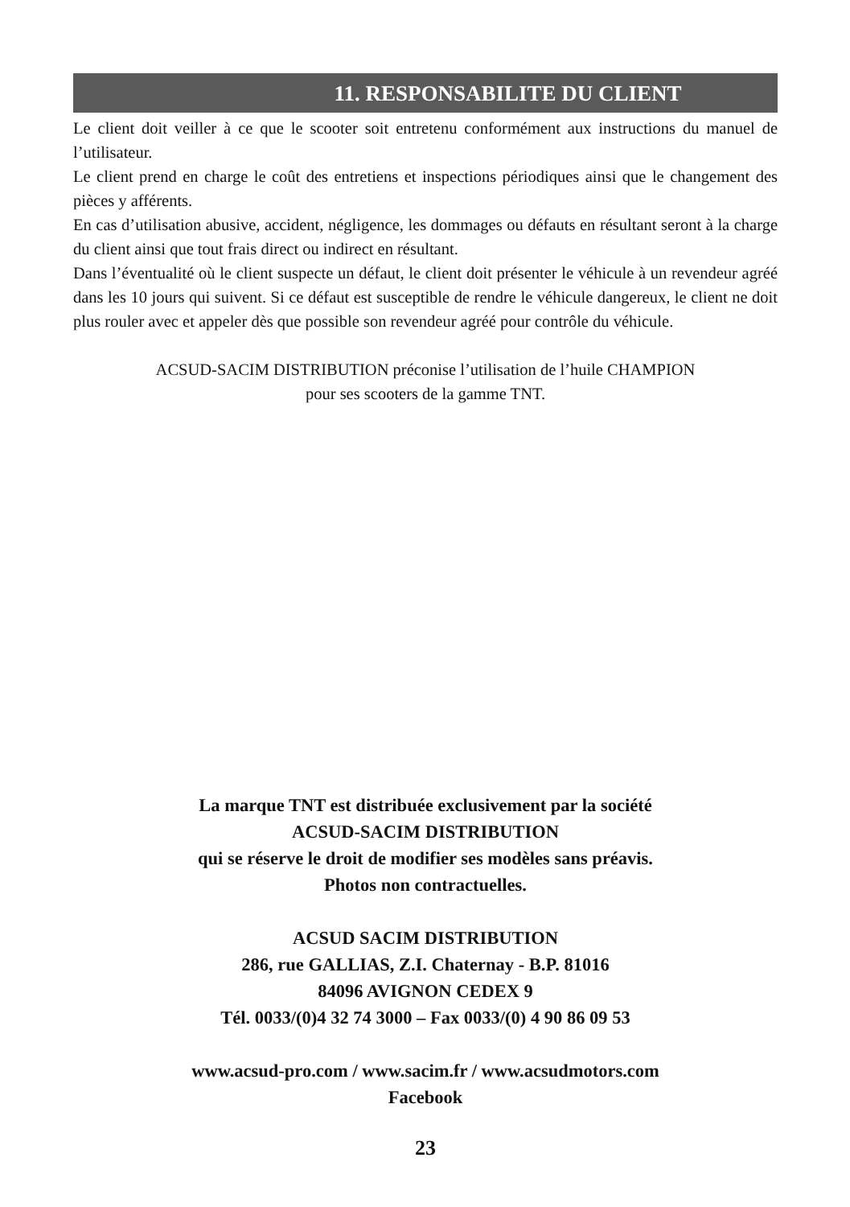11. RESPONSABILITE DU CLIENT
Le client doit veiller à ce que le scooter soit entretenu conformément aux instructions du manuel de l’utilisateur.
Le client prend en charge le coût des entretiens et inspections périodiques ainsi que le changement des pièces y afférents.
En cas d’utilisation abusive, accident, négligence, les dommages ou défauts en résultant seront à la charge du client ainsi que tout frais direct ou indirect en résultant.
Dans l’éventualité où le client suspecte un défaut, le client doit présenter le véhicule à un revendeur agréé dans les 10 jours qui suivent. Si ce défaut est susceptible de rendre le véhicule dangereux, le client ne doit plus rouler avec et appeler dès que possible son revendeur agréé pour contrôle du véhicule.
ACSUD-SACIM DISTRIBUTION préconise l’utilisation de l’huile CHAMPION
pour ses scooters de la gamme TNT.
La marque TNT est distribuée exclusivement par la société
ACSUD-SACIM DISTRIBUTION
qui se réserve le droit de modifier ses modèles sans préavis.
Photos non contractuelles.
ACSUD SACIM DISTRIBUTION
286, rue GALLIAS, Z.I. Chaternay - B.P. 81016
84096 AVIGNON CEDEX 9
Tél. 0033/(0)4 32 74 3000 – Fax 0033/(0) 4 90 86 09 53
www.acsud-pro.com / www.sacim.fr / www.acsudmotors.com
Facebook
23